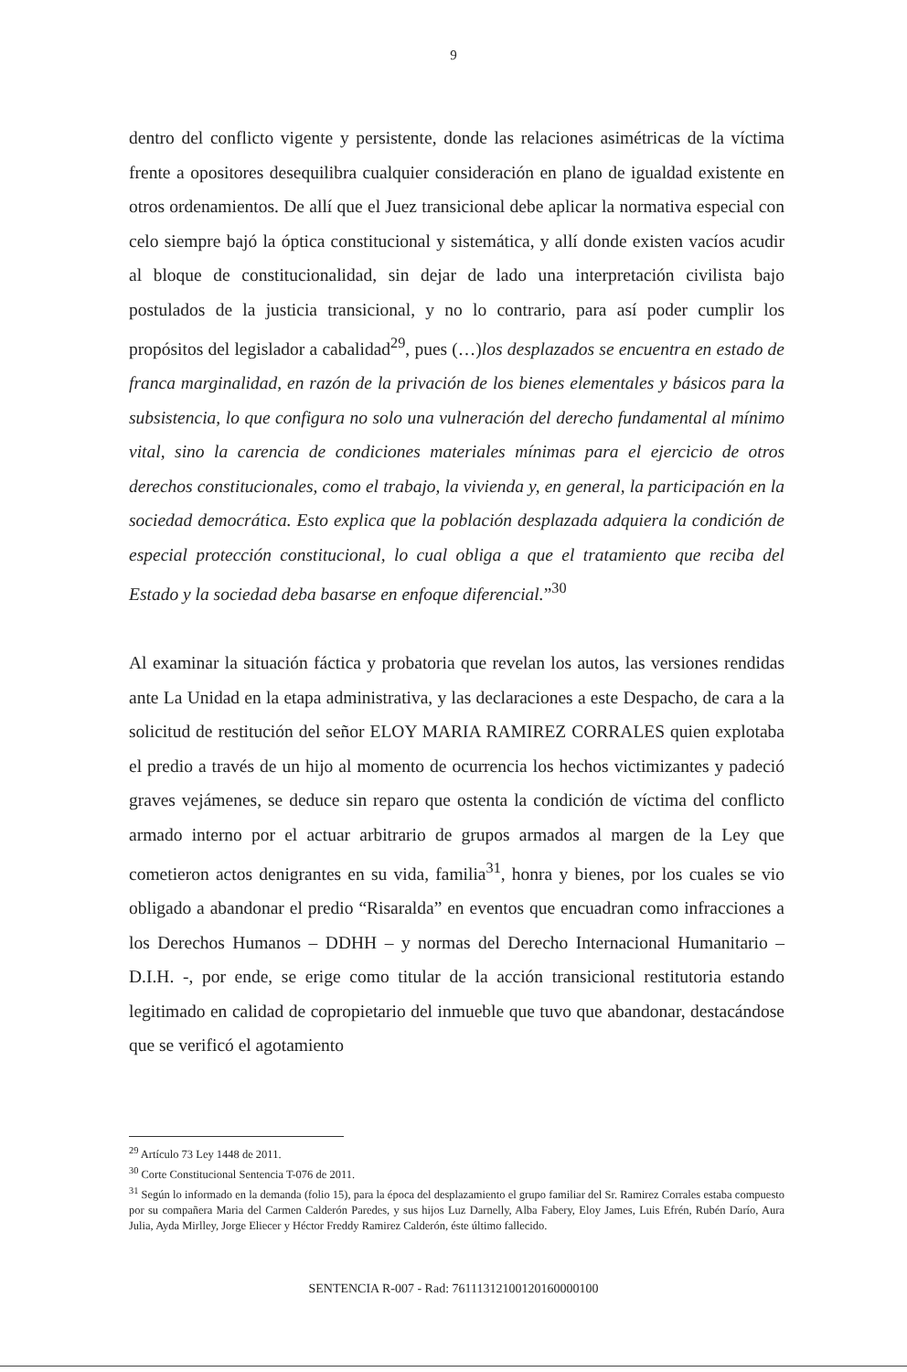9
dentro del conflicto vigente y persistente, donde las relaciones asimétricas de la víctima frente a opositores desequilibra cualquier consideración en plano de igualdad existente en otros ordenamientos. De allí que el Juez transicional debe aplicar la normativa especial con celo siempre bajó la óptica constitucional y sistemática, y allí donde existen vacíos acudir al bloque de constitucionalidad, sin dejar de lado una interpretación civilista bajo postulados de la justicia transicional, y no lo contrario, para así poder cumplir los propósitos del legislador a cabalidad<sup>29</sup>, pues (…)los desplazados se encuentra en estado de franca marginalidad, en razón de la privación de los bienes elementales y básicos para la subsistencia, lo que configura no solo una vulneración del derecho fundamental al mínimo vital, sino la carencia de condiciones materiales mínimas para el ejercicio de otros derechos constitucionales, como el trabajo, la vivienda y, en general, la participación en la sociedad democrática. Esto explica que la población desplazada adquiera la condición de especial protección constitucional, lo cual obliga a que el tratamiento que reciba del Estado y la sociedad deba basarse en enfoque diferencial.”<sup>30</sup>
Al examinar la situación fáctica y probatoria que revelan los autos, las versiones rendidas ante La Unidad en la etapa administrativa, y las declaraciones a este Despacho, de cara a la solicitud de restitución del señor ELOY MARIA RAMIREZ CORRALES quien explotaba el predio a través de un hijo al momento de ocurrencia los hechos victimizantes y padeció graves vejámenes, se deduce sin reparo que ostenta la condición de víctima del conflicto armado interno por el actuar arbitrario de grupos armados al margen de la Ley que cometieron actos denigrantes en su vida, familia<sup>31</sup>, honra y bienes, por los cuales se vio obligado a abandonar el predio “Risaralda” en eventos que encuadran como infracciones a los Derechos Humanos – DDHH – y normas del Derecho Internacional Humanitario – D.I.H. -, por ende, se erige como titular de la acción transicional restitutoria estando legitimado en calidad de copropietario del inmueble que tuvo que abandonar, destacándose que se verificó el agotamiento
<sup>29</sup> Artículo 73 Ley 1448 de 2011.
<sup>30</sup> Corte Constitucional Sentencia T-076 de 2011.
<sup>31</sup> Según lo informado en la demanda (folio 15), para la época del desplazamiento el grupo familiar del Sr. Ramirez Corrales estaba compuesto por su compañera Maria del Carmen Calderón Paredes, y sus hijos Luz Darnelly, Alba Fabery, Eloy James, Luis Efrén, Rubén Darío, Aura Julia, Ayda Mirlley, Jorge Eliecer y Héctor Freddy Ramirez Calderón, éste último fallecido.
SENTENCIA R-007 - Rad: 76111312100120160000100